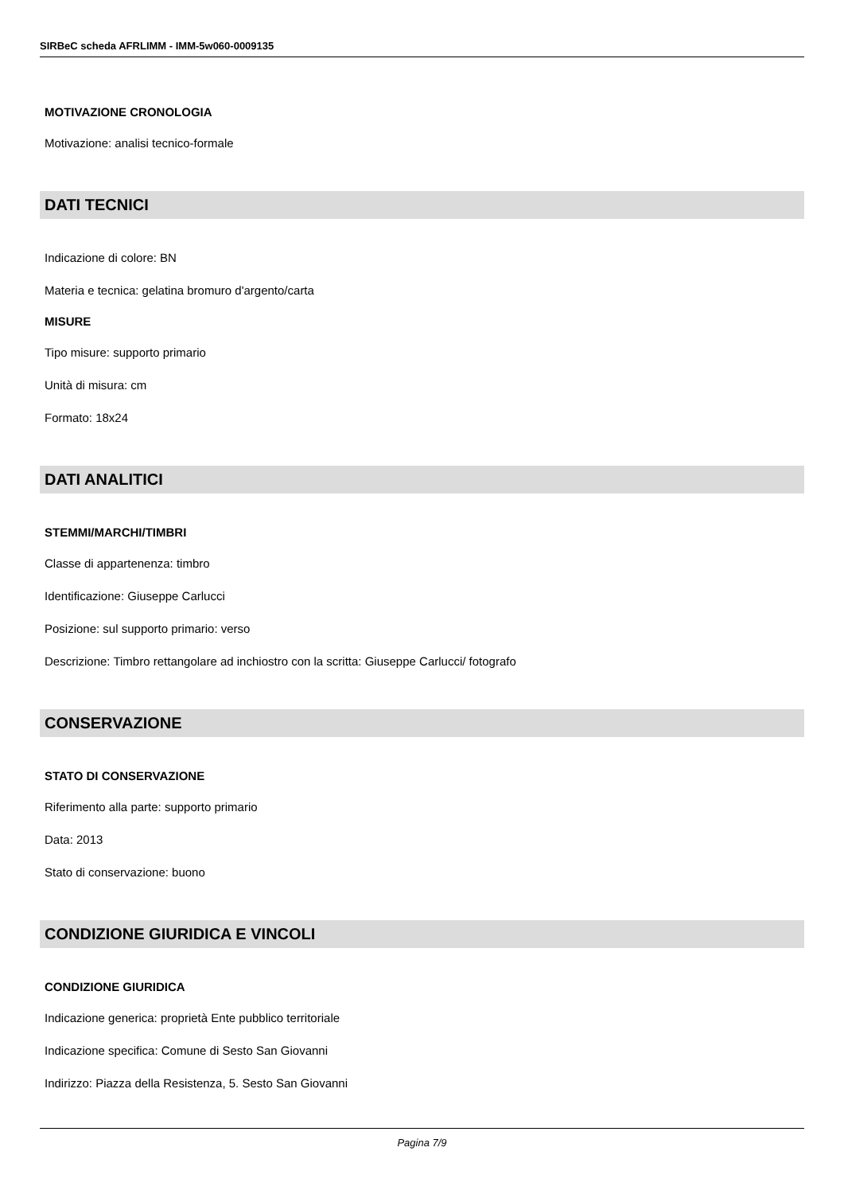SIRBeC scheda AFRLIMM - IMM-5w060-0009135
MOTIVAZIONE CRONOLOGIA
Motivazione: analisi tecnico-formale
DATI TECNICI
Indicazione di colore: BN
Materia e tecnica: gelatina bromuro d'argento/carta
MISURE
Tipo misure: supporto primario
Unità di misura: cm
Formato: 18x24
DATI ANALITICI
STEMMI/MARCHI/TIMBRI
Classe di appartenenza: timbro
Identificazione: Giuseppe Carlucci
Posizione: sul supporto primario: verso
Descrizione: Timbro rettangolare ad inchiostro con la scritta: Giuseppe Carlucci/ fotografo
CONSERVAZIONE
STATO DI CONSERVAZIONE
Riferimento alla parte: supporto primario
Data: 2013
Stato di conservazione: buono
CONDIZIONE GIURIDICA E VINCOLI
CONDIZIONE GIURIDICA
Indicazione generica: proprietà Ente pubblico territoriale
Indicazione specifica: Comune di Sesto San Giovanni
Indirizzo: Piazza della Resistenza, 5. Sesto San Giovanni
Pagina 7/9